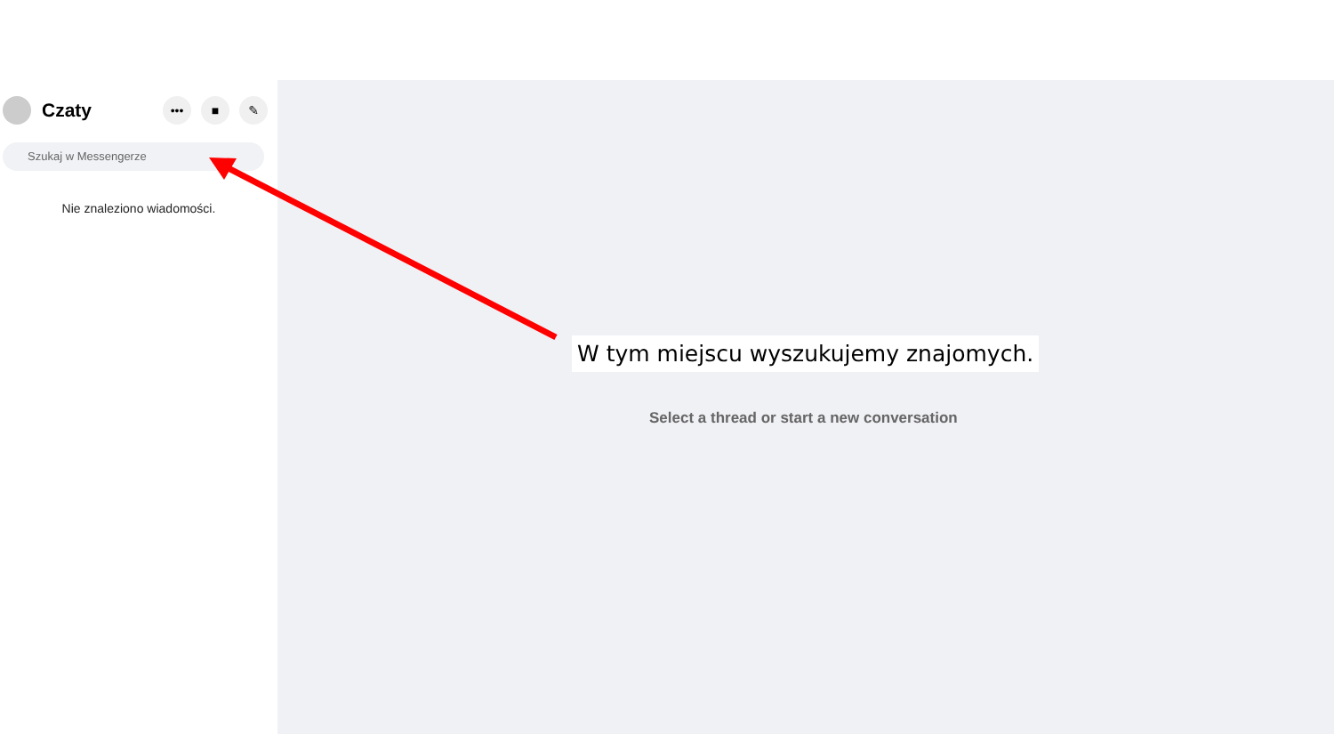Czaty
••• ■ ✎
Szukaj w Messengerze
Nie znaleziono wiadomości.
W tym miejscu wyszukujemy znajomych.
Select a thread or start a new conversation